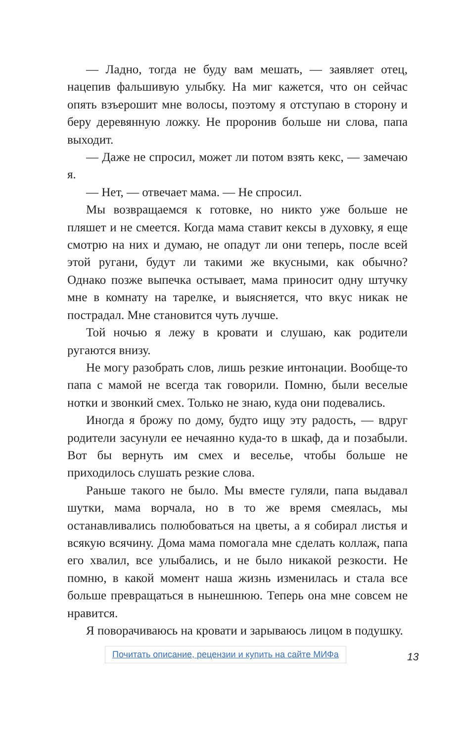— Ладно, тогда не буду вам мешать, — заявляет отец, нацепив фальшивую улыбку. На миг кажется, что он сейчас опять взъерошит мне волосы, поэтому я отступаю в сторону и беру деревянную ложку. Не проронив больше ни слова, папа выходит.
— Даже не спросил, может ли потом взять кекс, — замечаю я.
— Нет, — отвечает мама. — Не спросил.
Мы возвращаемся к готовке, но никто уже больше не пляшет и не смеется. Когда мама ставит кексы в духовку, я еще смотрю на них и думаю, не опадут ли они теперь, после всей этой ругани, будут ли такими же вкусными, как обычно? Однако позже выпечка остывает, мама приносит одну штучку мне в комнату на тарелке, и выясняется, что вкус никак не пострадал. Мне становится чуть лучше.
Той ночью я лежу в кровати и слушаю, как родители ругаются внизу.
Не могу разобрать слов, лишь резкие интонации. Вообще-то папа с мамой не всегда так говорили. Помню, были веселые нотки и звонкий смех. Только не знаю, куда они подевались.
Иногда я брожу по дому, будто ищу эту радость, — вдруг родители засунули ее нечаянно куда-то в шкаф, да и позабыли. Вот бы вернуть им смех и веселье, чтобы больше не приходилось слушать резкие слова.
Раньше такого не было. Мы вместе гуляли, папа выдавал шутки, мама ворчала, но в то же время смеялась, мы останавливались полюбоваться на цветы, а я собирал листья и всякую всячину. Дома мама помогала мне сделать коллаж, папа его хвалил, все улыбались, и не было никакой резкости. Не помню, в какой момент наша жизнь изменилась и стала все больше превращаться в нынешнюю. Теперь она мне совсем не нравится.
Я поворачиваюсь на кровати и зарываюсь лицом в подушку.
Почитать описание, рецензии и купить на сайте МИФа 13